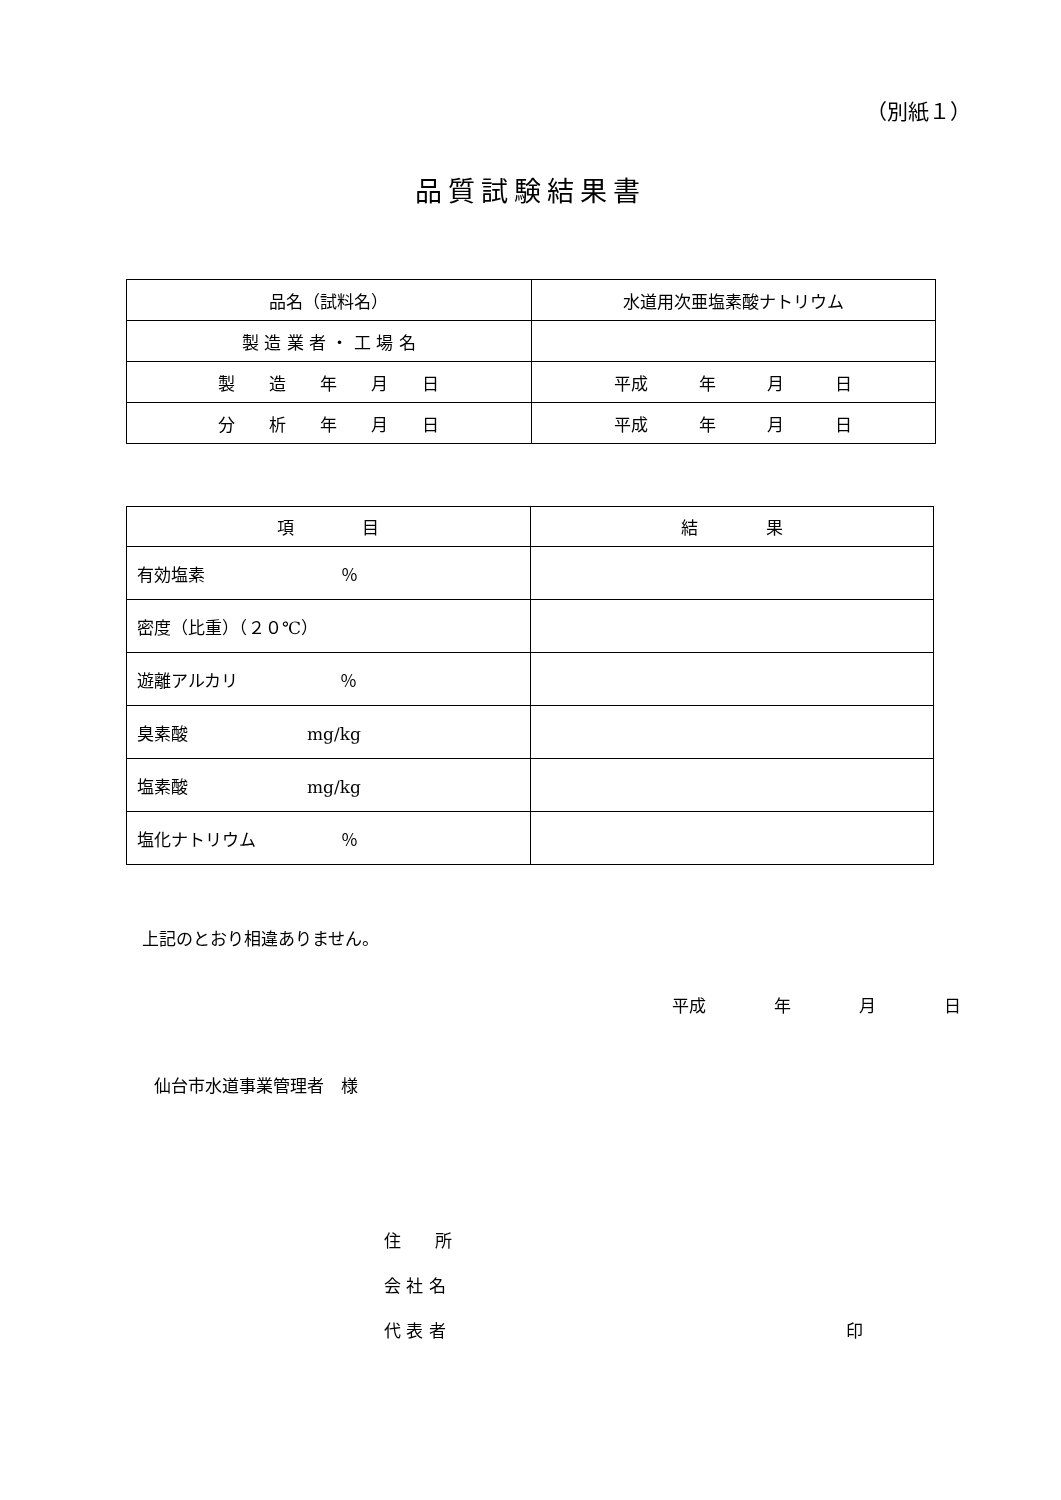（別紙１）
品質試験結果書
| 品名（試料名） | 水道用次亜塩素酸ナトリウム |
| 製 造 業 者 ・ 工 場 名 | |
| 製 造 年 月 日 | 平成 年 月 日 |
| 分 析 年 月 日 | 平成 年 月 日 |
| 項 目 | 結 果 |
| 有効塩素 ％ | |
| 密度（比重）（２０℃） | |
| 遊離アルカリ ％ | |
| 臭素酸 mg/kg | |
| 塩素酸 mg/kg | |
| 塩化ナトリウム ％ | |
上記のとおり相違ありません。
平成　　　　年　　　　月　　　　日
仙台市水道事業管理者　様
住　　所
会 社 名
代 表 者 印